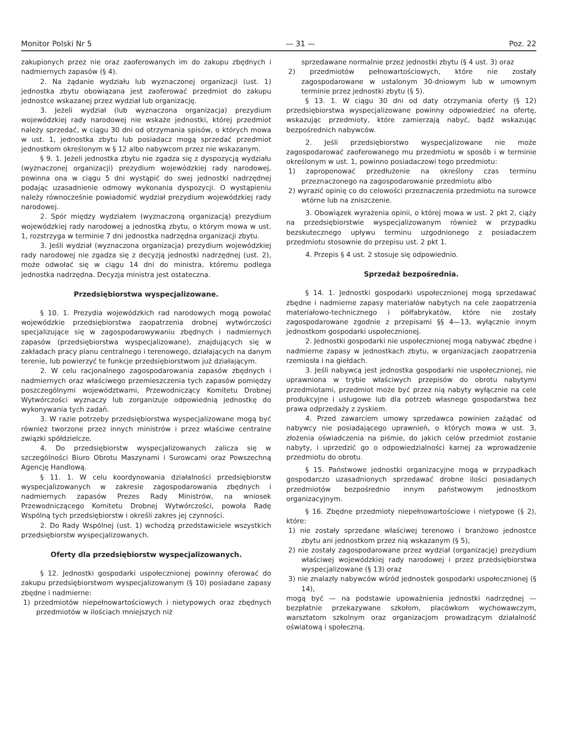Monitor Polski Nr 5 — 31 — Poz. 22
zakupionych przez nie oraz zaoferowanych im do zakupu zbędnych i nadmiernych zapasów (§ 4).
2. Na żądanie wydziału lub wyznaczonej organizacji (ust. 1) jednostka zbytu obowiązana jest zaoferować przedmiot do zakupu jednostce wskazanej przez wydział lub organizację.
3. Jeżeli wydział (lub wyznaczona organizacja) prezydium wojewódzkiej rady narodowej nie wskaże jednostki, której przedmiot należy sprzedać, w ciągu 30 dni od otrzymania spisów, o których mowa w ust. 1, jednostka zbytu lub posiadacz mogą sprzedać przedmiot jednostkom określonym w § 12 albo nabywcom przez nie wskazanym.
§ 9. 1. Jeżeli jednostka zbytu nie zgadza się z dyspozycją wydziału (wyznaczonej organizacji) prezydium wojewódzkiej rady narodowej, powinna ona w ciągu 5 dni wystąpić do swej jednostki nadrzędnej podając uzasadnienie odmowy wykonania dyspozycji. O wystąpieniu należy równocześnie powiadomić wydział prezydium wojewódzkiej rady narodowej.
2. Spór między wydziałem (wyznaczoną organizacją) prezydium wojewódzkiej rady narodowej a jednostką zbytu, o którym mowa w ust. 1, rozstrzyga w terminie 7 dni jednostka nadrzędna organizacji zbytu.
3. Jeśli wydział (wyznaczona organizacja) prezydium wojewódzkiej rady narodowej nie zgadza się z decyzją jednostki nadrzędnej (ust. 2), może odwołać się w ciągu 14 dni do ministra, któremu podlega jednostka nadrzędna. Decyzja ministra jest ostateczna.
Przedsiębiorstwa wyspecjalizowane.
§ 10. 1. Prezydia wojewódzkich rad narodowych mogą powołać wojewódzkie przedsiębiorstwa zaopatrzenia drobnej wytwórczości specjalizujące się w zagospodarowywaniu zbędnych i nadmiernych zapasów (przedsiębiorstwa wyspecjalizowane), znajdujących się w zakładach pracy planu centralnego i terenowego, działających na danym terenie, lub powierzyć te funkcje przedsiębiorstwom już działającym.
2. W celu racjonalnego zagospodarowania zapasów zbędnych i nadmiernych oraz właściwego przemieszczenia tych zapasów pomiędzy poszczególnymi województwami, Przewodniczący Komitetu Drobnej Wytwórczości wyznaczy lub zorganizuje odpowiednią jednostkę do wykonywania tych zadań.
3. W razie potrzeby przedsiębiorstwa wyspecjalizowane mogą być również tworzone przez innych ministrów i przez właściwe centralne związki spółdzielcze.
4. Do przedsiębiorstw wyspecjalizowanych zalicza się w szczególności Biuro Obrotu Maszynami i Surowcami oraz Powszechną Agencję Handlową.
§ 11. 1. W celu koordynowania działalności przedsiębiorstw wyspecjalizowanych w zakresie zagospodarowania zbędnych i nadmiernych zapasów Prezes Rady Ministrów, na wniosek Przewodniczącego Komitetu Drobnej Wytwórczości, powoła Radę Wspólną tych przedsiębiorstw i określi zakres jej czynności.
2. Do Rady Wspólnej (ust. 1) wchodzą przedstawiciele wszystkich przedsiębiorstw wyspecjalizowanych.
Oferty dla przedsiębiorstw wyspecjalizowanych.
§ 12. Jednostki gospodarki uspołecznionej powinny oferować do zakupu przedsiębiorstwom wyspecjalizowanym (§ 10) posiadane zapasy zbędne i nadmierne:
1) przedmiotów niepełnowartościowych i nietypowych oraz zbędnych przedmiotów w ilościach mniejszych niż
sprzedawane normalnie przez jednostki zbytu (§ 4 ust. 3) oraz
2) przedmiotów pełnowartościowych, które nie zostały zagospodarowane w ustalonym 30-dniowym lub w umownym terminie przez jednostki zbytu (§ 5).
§ 13. 1. W ciągu 30 dni od daty otrzymania oferty (§ 12) przedsiębiorstwa wyspecjalizowane powinny odpowiedzieć na ofertę, wskazując przedmioty, które zamierzają nabyć, bądź wskazując bezpośrednich nabywców.
2. Jeśli przedsiębiorstwo wyspecjalizowane nie może zagospodarować zaoferowanego mu przedmiotu w sposób i w terminie określonym w ust. 1, powinno posiadaczowi tego przedmiotu:
1) zaproponować przedłużenie na określony czas terminu przeznaczonego na zagospodarowanie przedmiotu albo
2) wyrazić opinię co do celowości przeznaczenia przedmiotu na surowce wtórne lub na zniszczenie.
3. Obowiązek wyrażenia opinii, o której mowa w ust. 2 pkt 2, ciąży na przedsiębiorstwie wyspecjalizowanym również w przypadku bezskutecznego upływu terminu uzgodnionego z posiadaczem przedmiotu stosownie do przepisu ust. 2 pkt 1.
4. Przepis § 4 ust. 2 stosuje się odpowiednio.
Sprzedaż bezpośrednia.
§ 14. 1. Jednostki gospodarki uspołecznionej mogą sprzedawać zbędne i nadmierne zapasy materiałów nabytych na cele zaopatrzenia materiałowo-technicznego i półfabrykatów, które nie zostały zagospodarowane zgodnie z przepisami §§ 4—13, wyłącznie innym jednostkom gospodarki uspołecznionej.
2. Jednostki gospodarki nie uspołecznionej mogą nabywać zbędne i nadmierne zapasy w jednostkach zbytu, w organizacjach zaopatrzenia rzemiosła i na giełdach.
3. Jeśli nabywcą jest jednostka gospodarki nie uspołecznionej, nie uprawniona w trybie właściwych przepisów do obrotu nabytymi przedmiotami, przedmiot może być przez nią nabyty wyłącznie na cele produkcyjne i usługowe lub dla potrzeb własnego gospodarstwa bez prawa odprzedaży z zyskiem.
4. Przed zawarciem umowy sprzedawca powinien zażądać od nabywcy nie posiadającego uprawnień, o których mowa w ust. 3, złożenia oświadczenia na piśmie, do jakich celów przedmiot zostanie nabyty, i uprzedzić go o odpowiedzialności karnej za wprowadzenie przedmiotu do obrotu.
§ 15. Państwowe jednostki organizacyjne mogą w przypadkach gospodarczo uzasadnionych sprzedawać drobne ilości posiadanych przedmiotów bezpośrednio innym państwowym jednostkom organizacyjnym.
§ 16. Zbędne przedmioty niepełnowartościowe i nietypowe (§ 2), które:
1) nie zostały sprzedane właściwej terenowo i branżowo jednostce zbytu ani jednostkom przez nią wskazanym (§ 5),
2) nie zostały zagospodarowane przez wydział (organizację) prezydium właściwej wojewódzkiej rady narodowej i przez przedsiębiorstwa wyspecjalizowane (§ 13) oraz
3) nie znalazły nabywców wśród jednostek gospodarki uspołecznionej (§ 14),
mogą być — na podstawie upoważnienia jednostki nadrzędnej — bezpłatnie przekazywane szkołom, placówkom wychowawczym, warsztatom szkolnym oraz organizacjom prowadzącym działalność oświatową i społeczną.